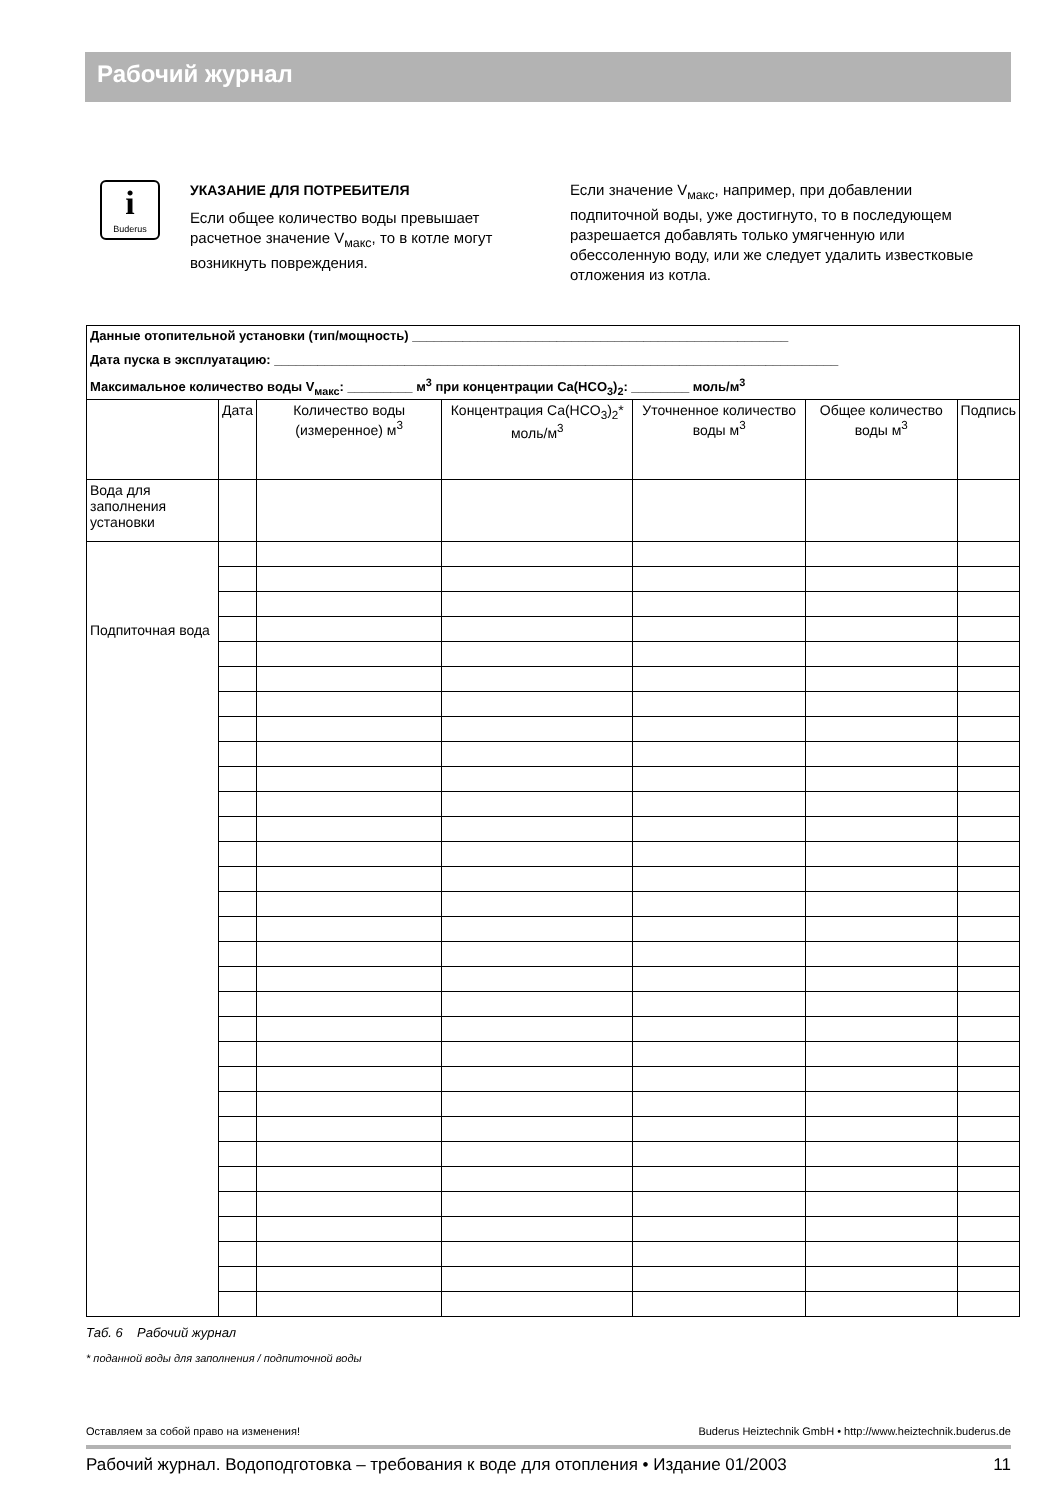Рабочий журнал
i
Buderus
УКАЗАНИЕ ДЛЯ ПОТРЕБИТЕЛЯ
Если общее количество воды превышает расчетное значение V<sub>макс</sub>, то в котле могут возникнуть повреждения.
Если значение V<sub>макс</sub>, например, при добавлении подпиточной воды, уже достигнуто, то в последующем разрешается добавлять только умягченную или обессоленную воду, или же следует удалить известковые отложения из котла.
| Данные отопительной установки (тип/мощность) ____________________________________________________ | | | | | | |
| Дата пуска в эксплуатацию: ______________________________________________________________________________ | | | | | | |
| Максимальное количество воды V<sub>макс</sub>: _________ м<sup>3</sup> при концентрации Ca(HCO<sub>3</sub>)<sub>2</sub>: ________ моль/м<sup>3</sup> | | | | | | |
| | Дата | Количество воды (измеренное) м<sup>3</sup> | Концентрация Ca(HCO<sub>3</sub>)<sub>2</sub>* моль/м<sup>3</sup> | Уточненное количество воды м<sup>3</sup> | Общее количество воды м<sup>3</sup> | Подпись |
| Вода для заполнения установки | | | | | | |
| Подпиточная вода | | | | | | |
Таб. 6 Рабочий журнал
* поданной воды для заполнения / подпиточной воды
Оставляем за собой право на изменения! Buderus Heiztechnik GmbH • http://www.heiztechnik.buderus.de
Рабочий журнал. Водоподготовка – требования к воде для отопления • Издание 01/2003 11